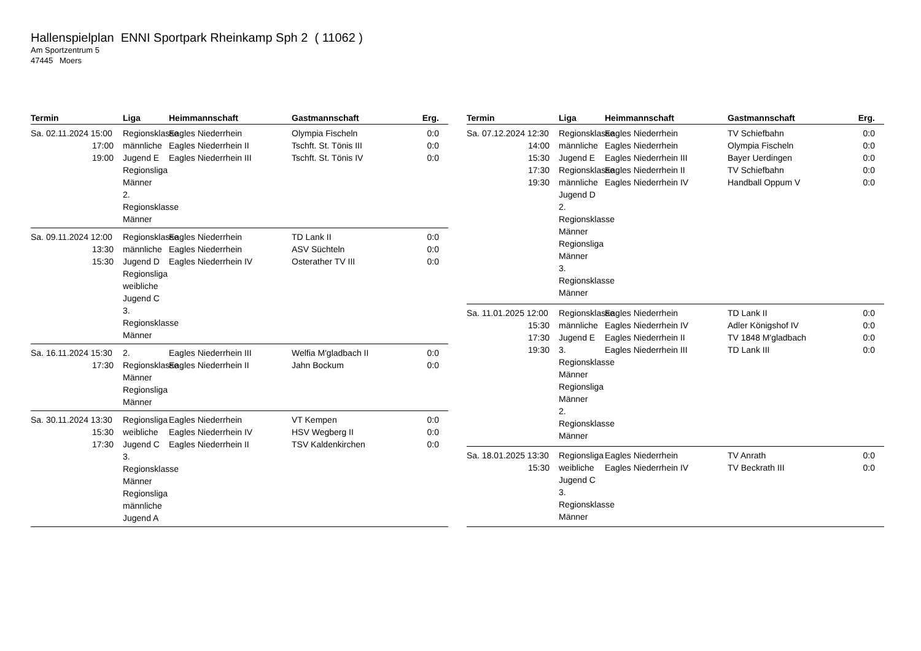Hallenspielplan ENNI Sportpark Rheinkamp Sph 2 ( 11062 )
Am Sportzentrum 5
47445 Moers
| Termin | Liga | Heimmannschaft | Gastmannschaft | Erg. |
| --- | --- | --- | --- | --- |
| Sa. 02.11.2024 15:00 17:00 19:00 | Regionsklasse männliche Jugend E Regionsliga Männer 2. Regionsklasse Männer | Eagles Niederrhein Eagles Niederrhein II Eagles Niederrhein III | Olympia Fischeln Tschft. St. Tönis III Tschft. St. Tönis IV | 0:0 0:0 0:0 |
| Sa. 09.11.2024 12:00 13:30 15:30 | Regionsklasse männliche Jugend D Regionsliga weibliche Jugend C 3. Regionsklasse Männer | Eagles Niederrhein Eagles Niederrhein Eagles Niederrhein IV | TD Lank II ASV Süchteln Osterather TV III | 0:0 0:0 0:0 |
| Sa. 16.11.2024 15:30 17:30 | 2. Regionsklasse Männer Regionsliga Männer | Eagles Niederrhein III Eagles Niederrhein II | Welfia M'gladbach II Jahn Bockum | 0:0 0:0 |
| Sa. 30.11.2024 13:30 15:30 17:30 | Regionsliga weibliche Jugend C 3. Regionsklasse Männer Regionsliga männliche Jugend A | Eagles Niederrhein Eagles Niederrhein IV Eagles Niederrhein II | VT Kempen HSV Wegberg II TSV Kaldenkirchen | 0:0 0:0 0:0 |
| Termin | Liga | Heimmannschaft | Gastmannschaft | Erg. |
| --- | --- | --- | --- | --- |
| Sa. 07.12.2024 12:30 14:00 15:30 17:30 19:30 | Regionsklasse männliche Jugend E Regionsklasse männliche Jugend D 2. Regionsklasse Männer Regionsliga Männer 3. Regionsklasse Männer | Eagles Niederrhein Eagles Niederrhein Eagles Niederrhein III Eagles Niederrhein II Eagles Niederrhein IV | TV Schiefbahn Olympia Fischeln Bayer Uerdingen TV Schiefbahn Handball Oppum V | 0:0 0:0 0:0 0:0 0:0 |
| Sa. 11.01.2025 12:00 15:30 17:30 19:30 | Regionsklasse männliche Jugend E 3. Regionsklasse Männer Regionsliga Männer 2. Regionsklasse Männer | Eagles Niederrhein Eagles Niederrhein IV Eagles Niederrhein II Eagles Niederrhein III | TD Lank II Adler Königshof IV TV 1848 M'gladbach TD Lank III | 0:0 0:0 0:0 0:0 |
| Sa. 18.01.2025 13:30 15:30 | Regionsliga weibliche Jugend C 3. Regionsklasse Männer | Eagles Niederrhein Eagles Niederrhein IV | TV Anrath TV Beckrath III | 0:0 0:0 |